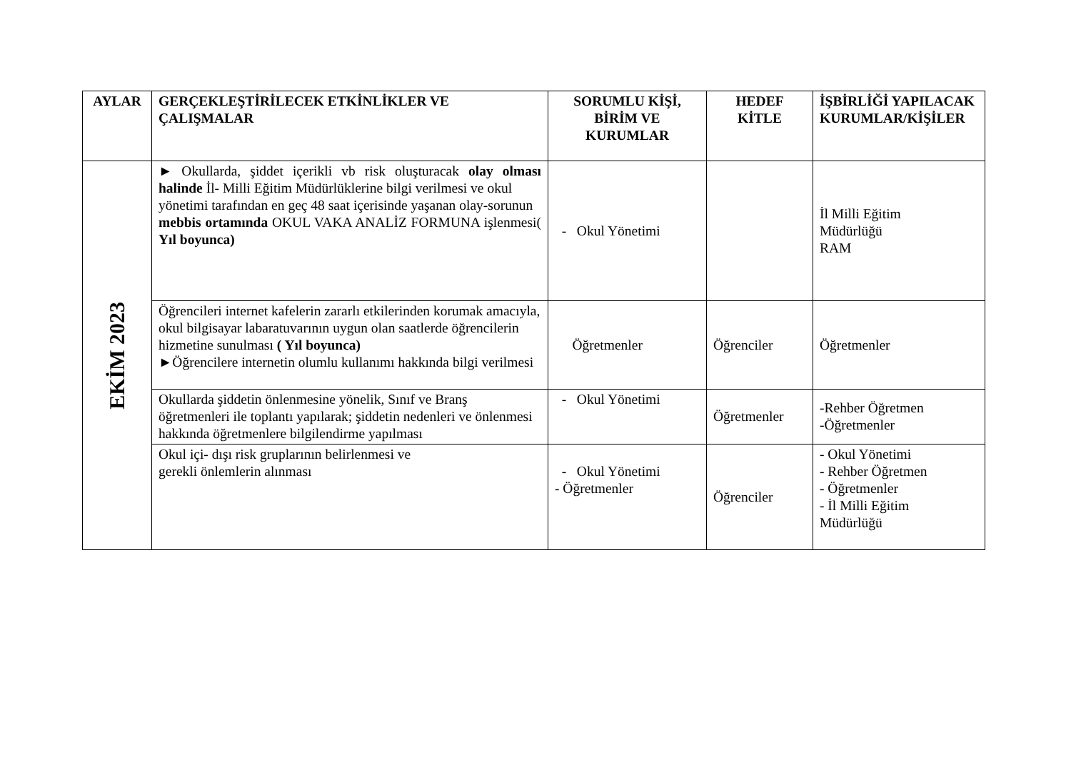| AYLAR | GERÇEKLEŞTİRİLECEK ETKİNLİKLER VE ÇALIŞMALAR | SORUMLU KİŞİ, BİRİM VE KURUMLAR | HEDEF KİTLE | İŞBİRLİĞİ YAPILACAK KURUMLAR/KİŞİLER |
| --- | --- | --- | --- | --- |
| EKİM 2023 | ► Okullarda, şiddet içerikli vb risk oluşturacak olay olması halinde İl- Milli Eğitim Müdürlüklerine bilgi verilmesi ve okul yönetimi tarafından en geç 48 saat içerisinde yaşanan olay-sorunun mebbis ortamında OKUL VAKA ANALİZ FORMUNA işlenmesi( Yıl boyunca) | - Okul Yönetimi | | İl Milli Eğitim Müdürlüğü RAM |
| | Öğrencileri internet kafelerin zararlı etkilerinden korumak amacıyla, okul bilgisayar labaratuvarının uygun olan saatlerde öğrencilerin hizmetine sunulması ( Yıl boyunca) ►Öğrencilere internetin olumlu kullanımı hakkında bilgi verilmesi | Öğretmenler | Öğrenciler | Öğretmenler |
| | Okullarda şiddetin önlenmesine yönelik, Sınıf ve Branş öğretmenleri ile toplantı yapılarak; şiddetin nedenleri ve önlenmesi hakkında öğretmenlere bilgilendirme yapılması | - Okul Yönetimi | Öğretmenler | -Rehber Öğretmen -Öğretmenler |
| | Okul içi- dışı risk gruplarının belirlenmesi ve gerekli önlemlerin alınması | - Okul Yönetimi - Öğretmenler | Öğrenciler | - Okul Yönetimi - Rehber Öğretmen - Öğretmenler - İl Milli Eğitim Müdürlüğü |